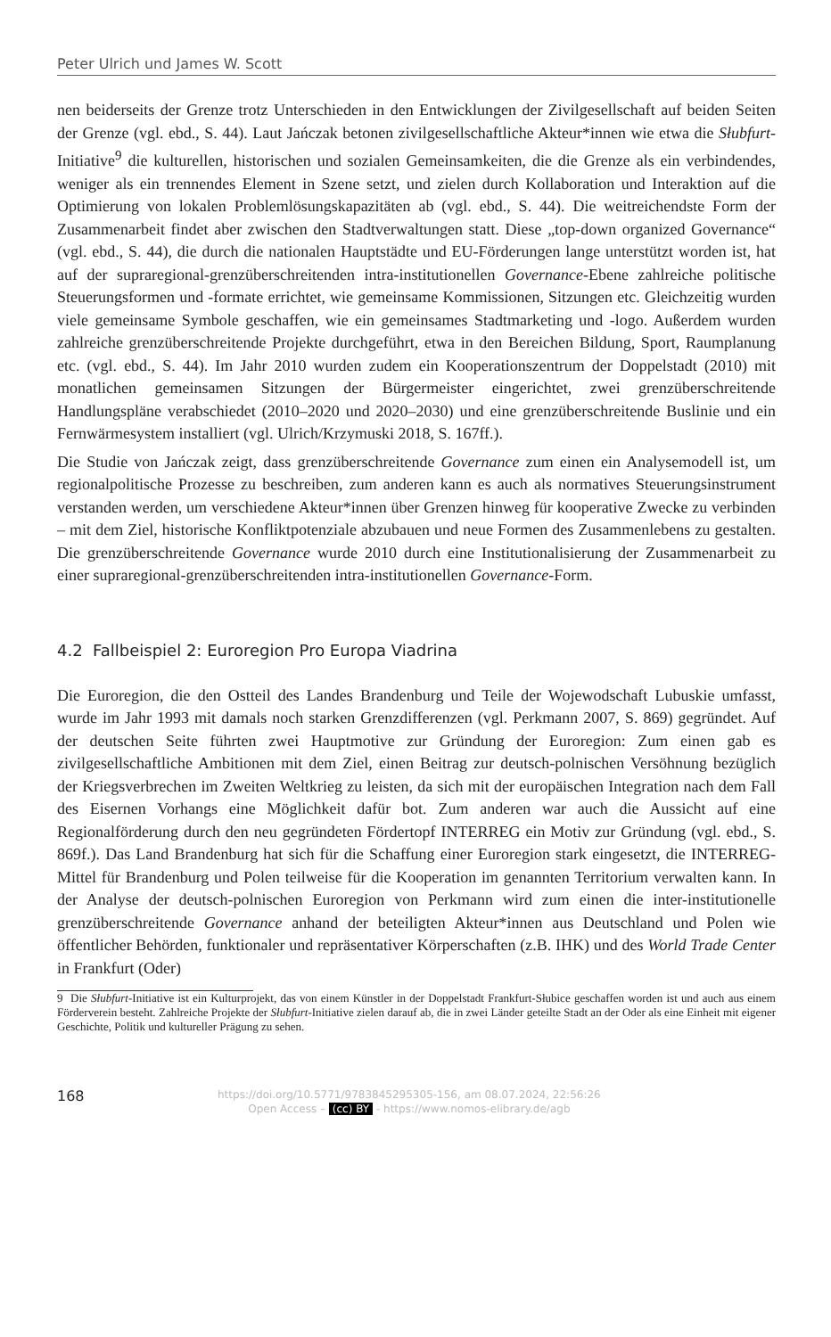Peter Ulrich und James W. Scott
nen beiderseits der Grenze trotz Unterschieden in den Entwicklungen der Zivilgesellschaft auf beiden Seiten der Grenze (vgl. ebd., S. 44). Laut Jańczak betonen zivilgesellschaftliche Akteur*innen wie etwa die Słubfurt-Initiative<sup>9</sup> die kulturellen, historischen und sozialen Gemeinsamkeiten, die die Grenze als ein verbindendes, weniger als ein trennendes Element in Szene setzt, und zielen durch Kollaboration und Interaktion auf die Optimierung von lokalen Problemlösungskapazitäten ab (vgl. ebd., S. 44). Die weitreichendste Form der Zusammenarbeit findet aber zwischen den Stadtverwaltungen statt. Diese „top-down organized Governance“ (vgl. ebd., S. 44), die durch die nationalen Hauptstädte und EU-Förderungen lange unterstützt worden ist, hat auf der supraregional-grenzüberschreitenden intra-institutionellen Governance-Ebene zahlreiche politische Steuerungsformen und -formate errichtet, wie gemeinsame Kommissionen, Sitzungen etc. Gleichzeitig wurden viele gemeinsame Symbole geschaffen, wie ein gemeinsames Stadtmarketing und -logo. Außerdem wurden zahlreiche grenzüberschreitende Projekte durchgeführt, etwa in den Bereichen Bildung, Sport, Raumplanung etc. (vgl. ebd., S. 44). Im Jahr 2010 wurden zudem ein Kooperationszentrum der Doppelstadt (2010) mit monatlichen gemeinsamen Sitzungen der Bürgermeister eingerichtet, zwei grenzüberschreitende Handlungspläne verabschiedet (2010–2020 und 2020–2030) und eine grenzüberschreitende Buslinie und ein Fernwärmesystem installiert (vgl. Ulrich/Krzymuski 2018, S. 167ff.).
Die Studie von Jańczak zeigt, dass grenzüberschreitende Governance zum einen ein Analysemodell ist, um regionalpolitische Prozesse zu beschreiben, zum anderen kann es auch als normatives Steuerungsinstrument verstanden werden, um verschiedene Akteur*innen über Grenzen hinweg für kooperative Zwecke zu verbinden – mit dem Ziel, historische Konfliktpotenziale abzubauen und neue Formen des Zusammenlebens zu gestalten. Die grenzüberschreitende Governance wurde 2010 durch eine Institutionalisierung der Zusammenarbeit zu einer supraregional-grenzüberschreitenden intra-institutionellen Governance-Form.
4.2 Fallbeispiel 2: Euroregion Pro Europa Viadrina
Die Euroregion, die den Ostteil des Landes Brandenburg und Teile der Wojewodschaft Lubuskie umfasst, wurde im Jahr 1993 mit damals noch starken Grenzdifferenzen (vgl. Perkmann 2007, S. 869) gegründet. Auf der deutschen Seite führten zwei Hauptmotive zur Gründung der Euroregion: Zum einen gab es zivilgesellschaftliche Ambitionen mit dem Ziel, einen Beitrag zur deutsch-polnischen Versöhnung bezüglich der Kriegsverbrechen im Zweiten Weltkrieg zu leisten, da sich mit der europäischen Integration nach dem Fall des Eisernen Vorhangs eine Möglichkeit dafür bot. Zum anderen war auch die Aussicht auf eine Regionalförderung durch den neu gegründeten Fördertopf INTERREG ein Motiv zur Gründung (vgl. ebd., S. 869f.). Das Land Brandenburg hat sich für die Schaffung einer Euroregion stark eingesetzt, die INTERREG-Mittel für Brandenburg und Polen teilweise für die Kooperation im genannten Territorium verwalten kann. In der Analyse der deutsch-polnischen Euroregion von Perkmann wird zum einen die inter-institutionelle grenzüberschreitende Governance anhand der beteiligten Akteur*innen aus Deutschland und Polen wie öffentlicher Behörden, funktionaler und repräsentativer Körperschaften (z.B. IHK) und des World Trade Center in Frankfurt (Oder)
9 Die Słubfurt-Initiative ist ein Kulturprojekt, das von einem Künstler in der Doppelstadt Frankfurt-Słubice geschaffen worden ist und auch aus einem Förderverein besteht. Zahlreiche Projekte der Słubfurt-Initiative zielen darauf ab, die in zwei Länder geteilte Stadt an der Oder als eine Einheit mit eigener Geschichte, Politik und kultureller Prägung zu sehen.
168
https://doi.org/10.5771/9783845295305-156, am 08.07.2024, 22:56:26
Open Access – (cc) BY - https://www.nomos-elibrary.de/agb